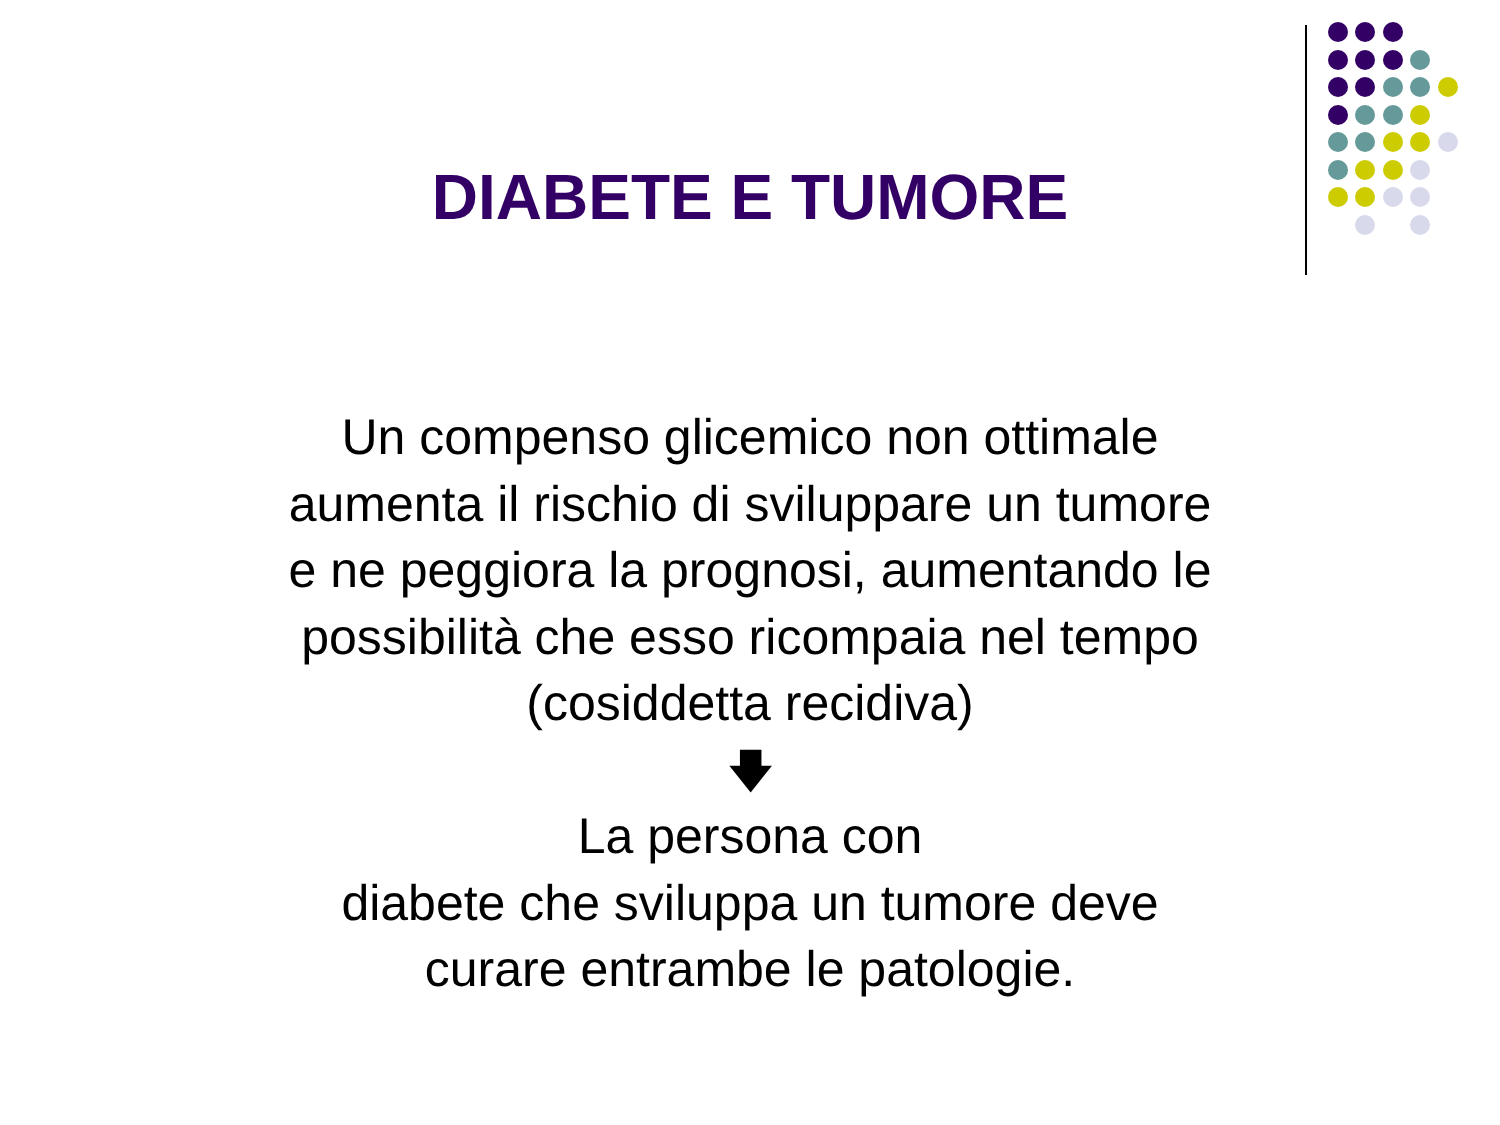DIABETE E TUMORE
Un compenso glicemico non ottimale
aumenta il rischio di sviluppare un tumore
e ne peggiora la prognosi, aumentando le
possibilità che esso ricompaia nel tempo
(cosiddetta recidiva)
🡇
La persona con
diabete che sviluppa un tumore deve
curare entrambe le patologie.